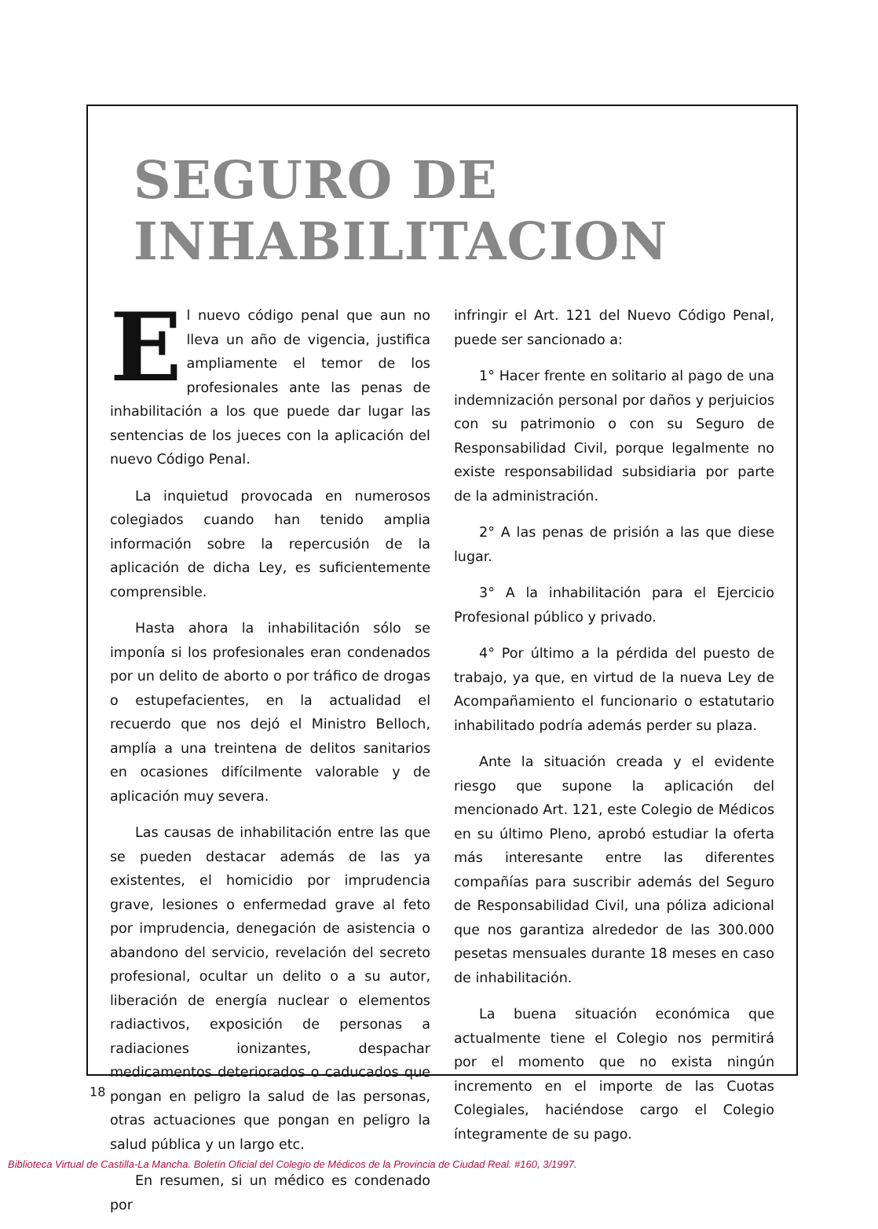SEGURO DE INHABILITACION
El nuevo código penal que aun no lleva un año de vigencia, justifica ampliamente el temor de los profesionales ante las penas de inhabilitación a los que puede dar lugar las sentencias de los jueces con la aplicación del nuevo Código Penal.
La inquietud provocada en numerosos colegiados cuando han tenido amplia información sobre la repercusión de la aplicación de dicha Ley, es suficientemente comprensible.
Hasta ahora la inhabilitación sólo se imponía si los profesionales eran condenados por un delito de aborto o por tráfico de drogas o estupefacientes, en la actualidad el recuerdo que nos dejó el Ministro Belloch, amplía a una treintena de delitos sanitarios en ocasiones difícilmente valorable y de aplicación muy severa.
Las causas de inhabilitación entre las que se pueden destacar además de las ya existentes, el homicidio por imprudencia grave, lesiones o enfermedad grave al feto por imprudencia, denegación de asistencia o abandono del servicio, revelación del secreto profesional, ocultar un delito o a su autor, liberación de energía nuclear o elementos radiactivos, exposición de personas a radiaciones ionizantes, despachar medicamentos deteriorados o caducados que pongan en peligro la salud de las personas, otras actuaciones que pongan en peligro la salud pública y un largo etc.
En resumen, si un médico es condenado por
infringir el Art. 121 del Nuevo Código Penal, puede ser sancionado a:
1° Hacer frente en solitario al pago de una indemnización personal por daños y perjuicios con su patrimonio o con su Seguro de Responsabilidad Civil, porque legalmente no existe responsabilidad subsidiaria por parte de la administración.
2° A las penas de prisión a las que diese lugar.
3° A la inhabilitación para el Ejercicio Profesional público y privado.
4° Por último a la pérdida del puesto de trabajo, ya que, en virtud de la nueva Ley de Acompañamiento el funcionario o estatutario inhabilitado podría además perder su plaza.
Ante la situación creada y el evidente riesgo que supone la aplicación del mencionado Art. 121, este Colegio de Médicos en su último Pleno, aprobó estudiar la oferta más interesante entre las diferentes compañías para suscribir además del Seguro de Responsabilidad Civil, una póliza adicional que nos garantiza alrededor de las 300.000 pesetas mensuales durante 18 meses en caso de inhabilitación.
La buena situación económica que actualmente tiene el Colegio nos permitirá por el momento que no exista ningún incremento en el importe de las Cuotas Colegiales, haciéndose cargo el Colegio íntegramente de su pago.
18
Biblioteca Virtual de Castilla-La Mancha. Boletín Oficial del Colegio de Médicos de la Provincia de Ciudad Real. #160, 3/1997.